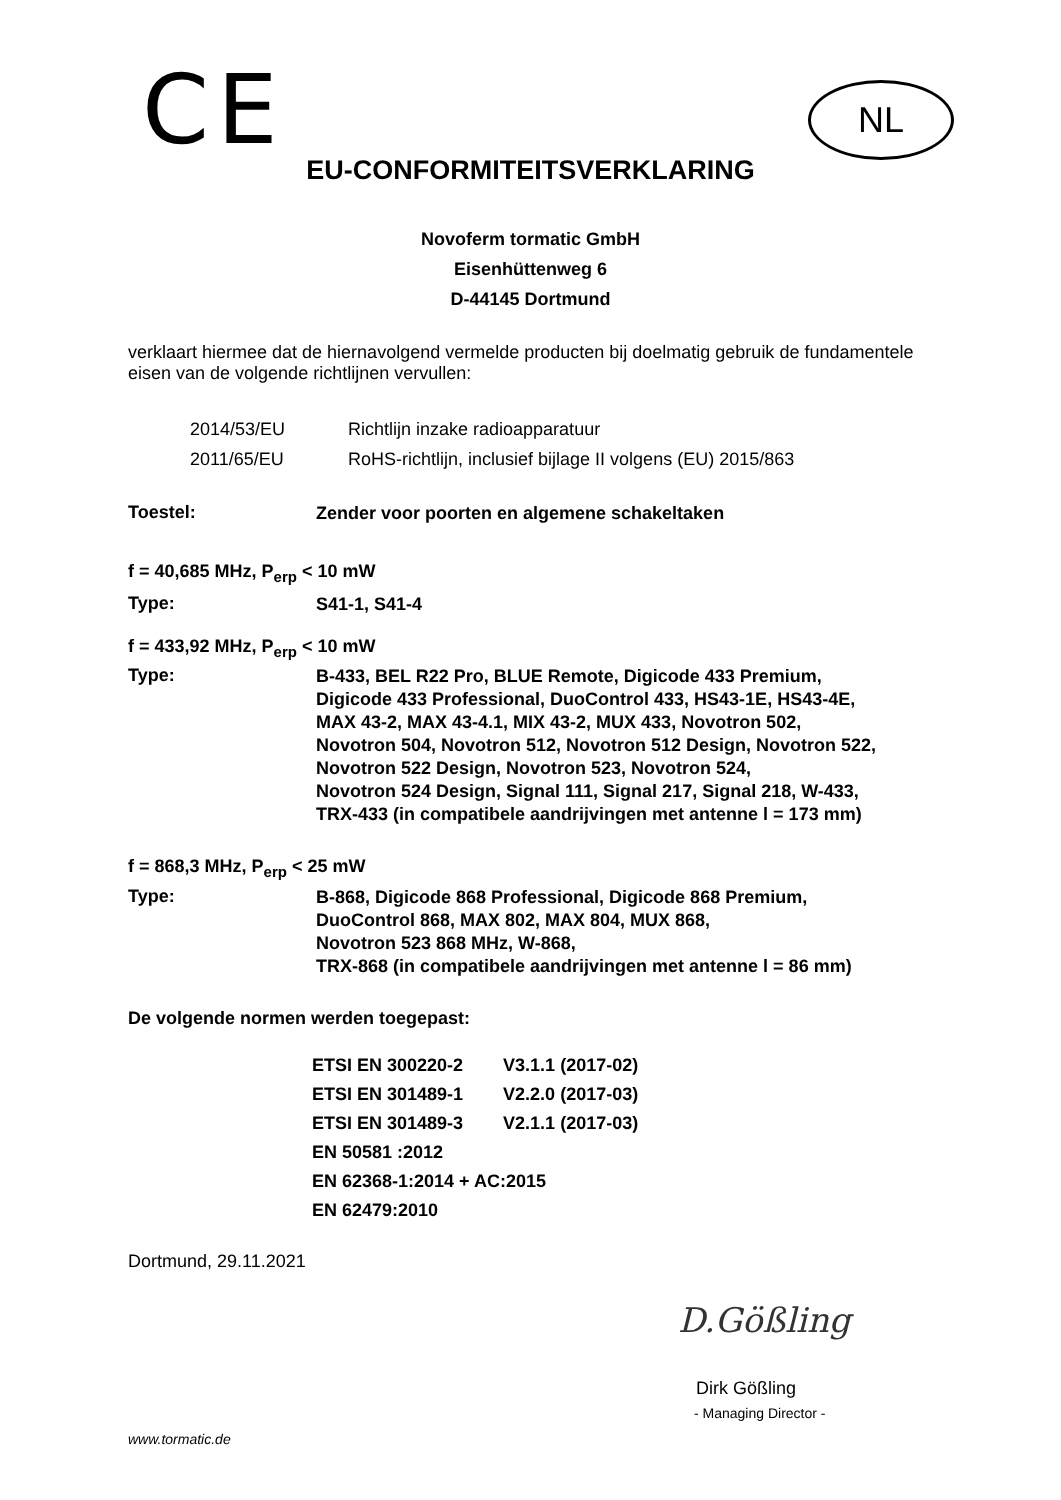CE NL
EU-CONFORMITEITSVERKLARING
Novoferm tormatic GmbH
Eisenhüttenweg 6
D-44145 Dortmund
verklaart hiermee dat de hiernavolgend vermelde producten bij doelmatig gebruik de fundamentele eisen van de volgende richtlijnen vervullen:
2014/53/EU Richtlijn inzake radioapparatuur
2011/65/EU RoHS-richtlijn, inclusief bijlage II volgens (EU) 2015/863
Toestel: Zender voor poorten en algemene schakeltaken
f = 40,685 MHz, P<sub>erp</sub> < 10 mW
Type: S41-1, S41-4
f = 433,92 MHz, P<sub>erp</sub> < 10 mW
Type: B-433, BEL R22 Pro, BLUE Remote, Digicode 433 Premium,
Digicode 433 Professional, DuoControl 433, HS43-1E, HS43-4E,
MAX 43-2, MAX 43-4.1, MIX 43-2, MUX 433, Novotron 502,
Novotron 504, Novotron 512, Novotron 512 Design, Novotron 522,
Novotron 522 Design, Novotron 523, Novotron 524,
Novotron 524 Design, Signal 111, Signal 217, Signal 218, W-433,
TRX-433 (in compatibele aandrijvingen met antenne l = 173 mm)
f = 868,3 MHz, P<sub>erp</sub> < 25 mW
Type: B-868, Digicode 868 Professional, Digicode 868 Premium,
DuoControl 868, MAX 802, MAX 804, MUX 868,
Novotron 523 868 MHz, W-868,
TRX-868 (in compatibele aandrijvingen met antenne l = 86 mm)
De volgende normen werden toegepast:
| ETSI EN 300220-2 | V3.1.1 (2017-02) |
| ETSI EN 301489-1 | V2.2.0 (2017-03) |
| ETSI EN 301489-3 | V2.1.1 (2017-03) |
| EN 50581 :2012 | |
| EN 62368-1:2014 + AC:2015 | |
| EN 62479:2010 | |
Dortmund, 29.11.2021
D.Gößling
Dirk Gößling
- Managing Director -
www.tormatic.de